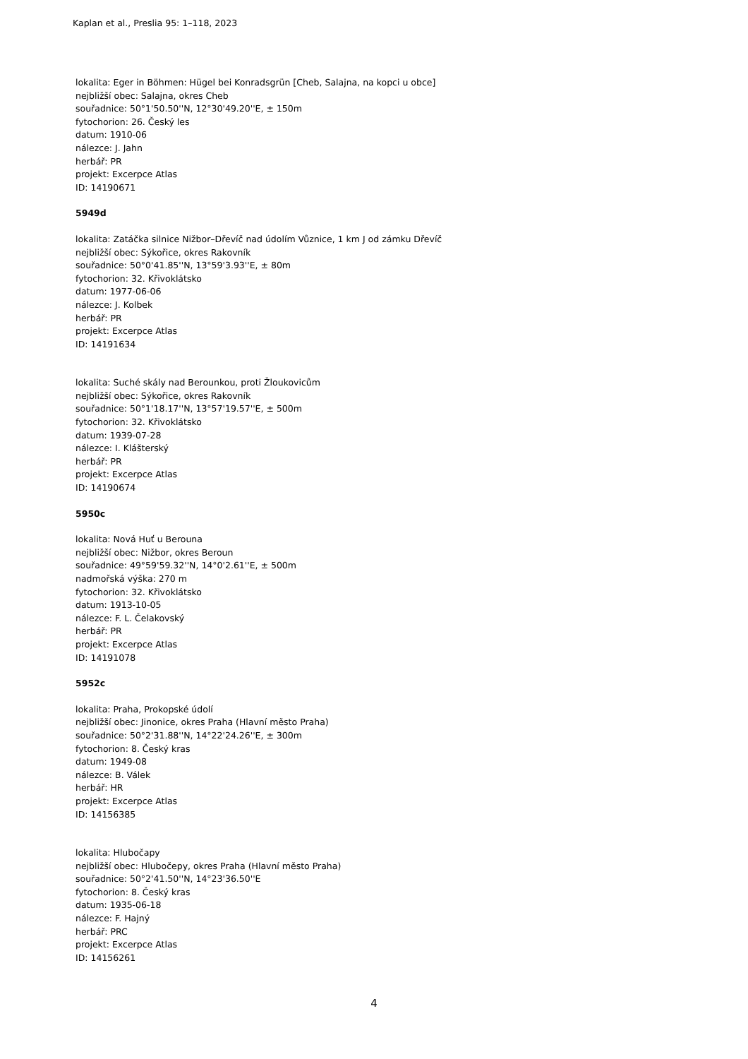Kaplan et al., Preslia 95: 1–118, 2023
lokalita: Eger in Böhmen: Hügel bei Konradsgrün [Cheb, Salajna, na kopci u obce]
nejbližší obec: Salajna, okres Cheb
souřadnice: 50°1'50.50''N, 12°30'49.20''E, ± 150m
fytochorion: 26. Český les
datum: 1910-06
nálezce: J. Jahn
herbář: PR
projekt: Excerpce Atlas
ID: 14190671
5949d
lokalita: Zatáčka silnice Nižbor–Dřevíč nad údolím Vůznice, 1 km J od zámku Dřevíč
nejbližší obec: Sýkořice, okres Rakovník
souřadnice: 50°0'41.85''N, 13°59'3.93''E, ± 80m
fytochorion: 32. Křivoklátsko
datum: 1977-06-06
nálezce: J. Kolbek
herbář: PR
projekt: Excerpce Atlas
ID: 14191634
lokalita: Suché skály nad Berounkou, proti Žloukovicům
nejbližší obec: Sýkořice, okres Rakovník
souřadnice: 50°1'18.17''N, 13°57'19.57''E, ± 500m
fytochorion: 32. Křivoklátsko
datum: 1939-07-28
nálezce: I. Klášterský
herbář: PR
projekt: Excerpce Atlas
ID: 14190674
5950c
lokalita: Nová Huť u Berouna
nejbližší obec: Nižbor, okres Beroun
souřadnice: 49°59'59.32''N, 14°0'2.61''E, ± 500m
nadmořská výška: 270 m
fytochorion: 32. Křivoklátsko
datum: 1913-10-05
nálezce: F. L. Čelakovský
herbář: PR
projekt: Excerpce Atlas
ID: 14191078
5952c
lokalita: Praha, Prokopské údolí
nejbližší obec: Jinonice, okres Praha (Hlavní město Praha)
souřadnice: 50°2'31.88''N, 14°22'24.26''E, ± 300m
fytochorion: 8. Český kras
datum: 1949-08
nálezce: B. Válek
herbář: HR
projekt: Excerpce Atlas
ID: 14156385
lokalita: Hlubočapy
nejbližší obec: Hlubočepy, okres Praha (Hlavní město Praha)
souřadnice: 50°2'41.50''N, 14°23'36.50''E
fytochorion: 8. Český kras
datum: 1935-06-18
nálezce: F. Hajný
herbář: PRC
projekt: Excerpce Atlas
ID: 14156261
4